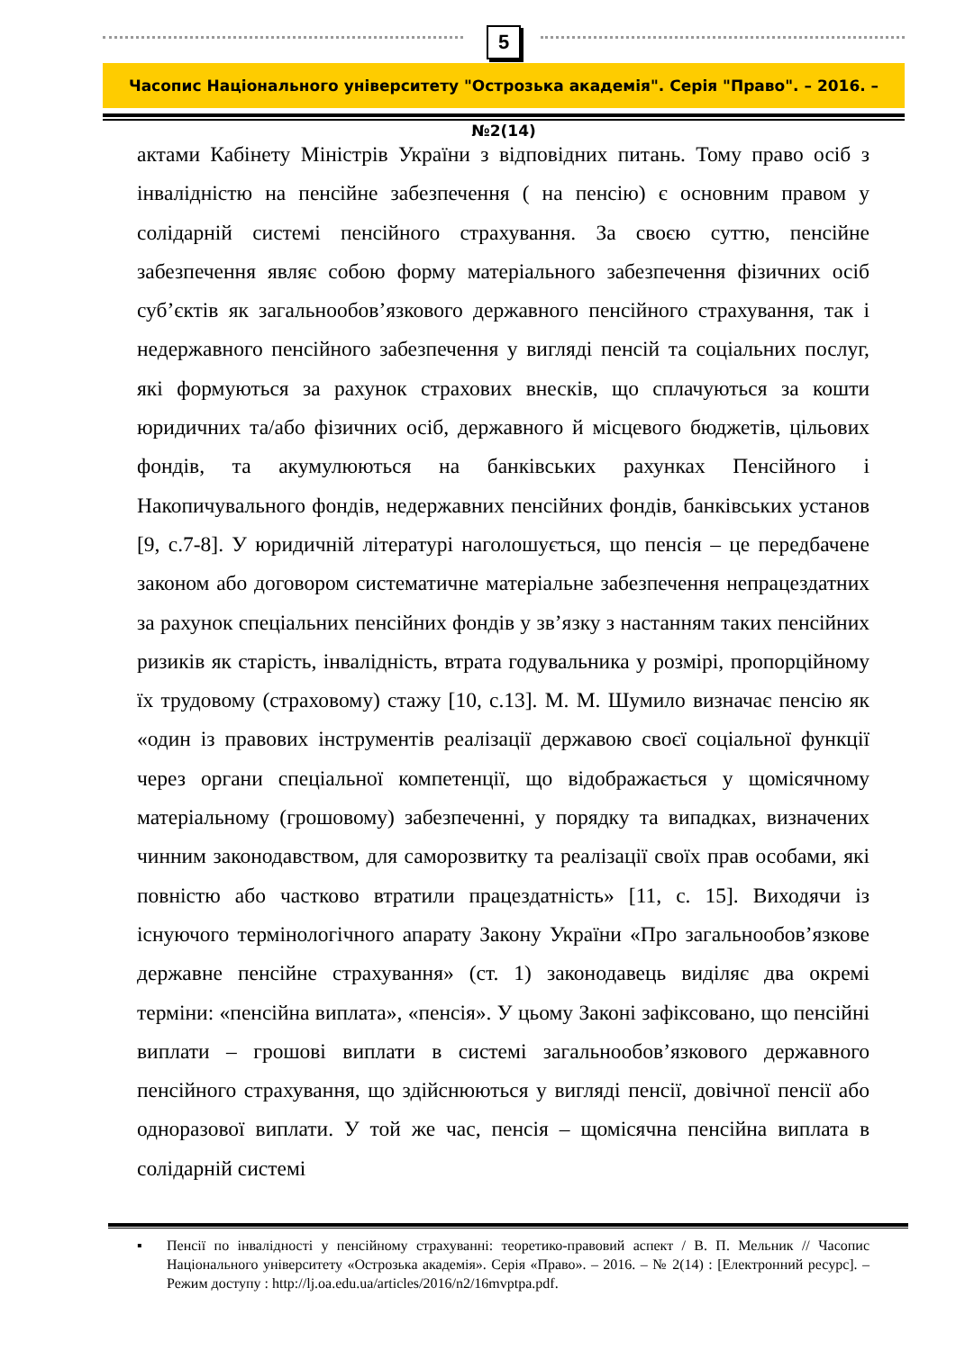5
Часопис Національного університету "Острозька академія". Серія "Право". – 2016. – №2(14)
актами Кабінету Міністрів України з відповідних питань. Тому право осіб з інвалідністю на пенсійне забезпечення ( на пенсію) є основним правом у солідарній системі пенсійного страхування. За своєю суттю, пенсійне забезпечення являє собою форму матеріального забезпечення фізичних осіб суб’єктів як загальнообов’язкового державного пенсійного страхування, так і недержавного пенсійного забезпечення у вигляді пенсій та соціальних послуг, які формуються за рахунок страхових внесків, що сплачуються за кошти юридичних та/або фізичних осіб, державного й місцевого бюджетів, цільових фондів, та акумулюються на банківських рахунках Пенсійного і Накопичувального фондів, недержавних пенсійних фондів, банківських установ [9, с.7-8]. У юридичній літературі наголошується, що пенсія – це передбачене законом або договором систематичне матеріальне забезпечення непрацездатних за рахунок спеціальних пенсійних фондів у зв’язку з настанням таких пенсійних ризиків як старість, інвалідність, втрата годувальника у розмірі, пропорційному їх трудовому (страховому) стажу [10, с.13]. М. М. Шумило визначає пенсію як «один із правових інструментів реалізації державою своєї соціальної функції через органи спеціальної компетенції, що відображається у щомісячному матеріальному (грошовому) забезпеченні, у порядку та випадках, визначених чинним законодавством, для саморозвитку та реалізації своїх прав особами, які повністю або частково втратили працездатність» [11, с. 15]. Виходячи із існуючого термінологічного апарату Закону України «Про загальнообов’язкове державне пенсійне страхування» (ст. 1) законодавець виділяє два окремі терміни: «пенсійна виплата», «пенсія». У цьому Законі зафіксовано, що пенсійні виплати – грошові виплати в системі загальнообов’язкового державного пенсійного страхування, що здійснюються у вигляді пенсії, довічної пенсії або одноразової виплати. У той же час, пенсія – щомісячна пенсійна виплата в солідарній системі
▪ Пенсії по інвалідності у пенсійному страхуванні: теоретико-правовий аспект / В. П. Мельник // Часопис Національного університету «Острозька академія». Серія «Право». – 2016. – № 2(14) : [Електронний ресурс]. – Режим доступу : http://lj.oa.edu.ua/articles/2016/n2/16mvptpa.pdf.